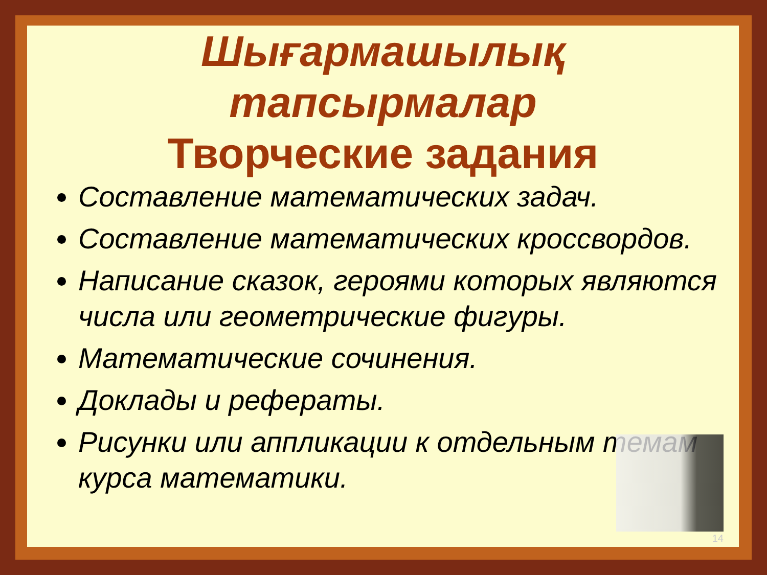Шығармашылық тапсырмалар
Творческие задания
Составление математических задач.
Составление математических кроссвордов.
Написание сказок, героями которых являются числа или геометрические фигуры.
Математические сочинения.
Доклады и рефераты.
Рисунки или аппликации к отдельным темам курса математики.
14